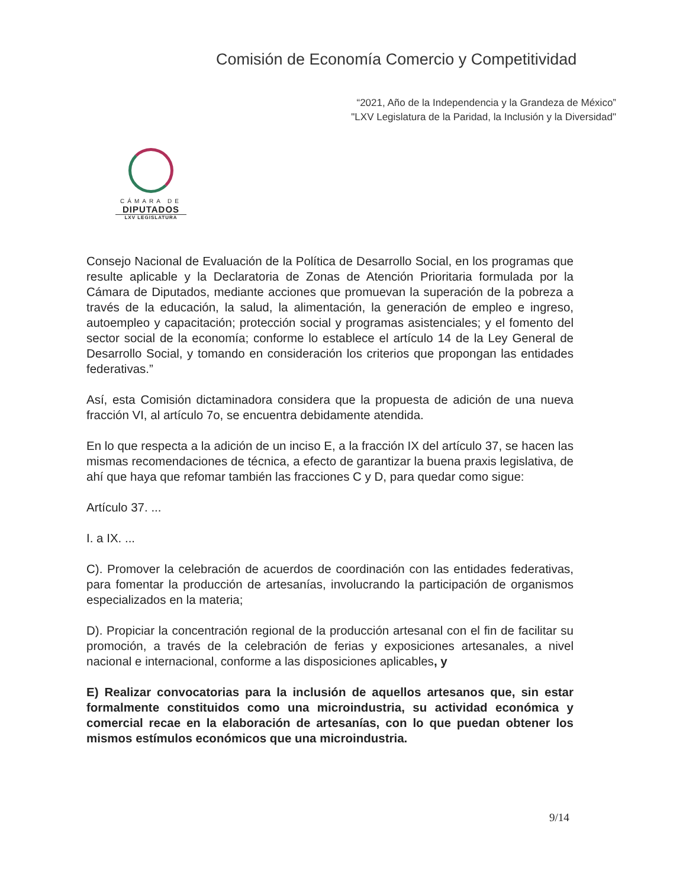Comisión de Economía Comercio y Competitividad
“2021, Año de la Independencia y la Grandeza de México”
"LXV Legislatura de la Paridad, la Inclusión y la Diversidad"
CÁMARA DE
DIPUTADOS
LXV LEGISLATURA
Consejo Nacional de Evaluación de la Política de Desarrollo Social, en los programas que resulte aplicable y la Declaratoria de Zonas de Atención Prioritaria formulada por la Cámara de Diputados, mediante acciones que promuevan la superación de la pobreza a través de la educación, la salud, la alimentación, la generación de empleo e ingreso, autoempleo y capacitación; protección social y programas asistenciales; y el fomento del sector social de la economía; conforme lo establece el artículo 14 de la Ley General de Desarrollo Social, y tomando en consideración los criterios que propongan las entidades federativas.”
Así, esta Comisión dictaminadora considera que la propuesta de adición de una nueva fracción VI, al artículo 7o, se encuentra debidamente atendida.
En lo que respecta a la adición de un inciso E, a la fracción IX del artículo 37, se hacen las mismas recomendaciones de técnica, a efecto de garantizar la buena praxis legislativa, de ahí que haya que refomar también las fracciones C y D, para quedar como sigue:
Artículo 37. ...
I. a IX. ...
C). Promover la celebración de acuerdos de coordinación con las entidades federativas, para fomentar la producción de artesanías, involucrando la participación de organismos especializados en la materia;
D). Propiciar la concentración regional de la producción artesanal con el fin de facilitar su promoción, a través de la celebración de ferias y exposiciones artesanales, a nivel nacional e internacional, conforme a las disposiciones aplicables, y
E) Realizar convocatorias para la inclusión de aquellos artesanos que, sin estar formalmente constituidos como una microindustria, su actividad económica y comercial recae en la elaboración de artesanías, con lo que puedan obtener los mismos estímulos económicos que una microindustria.
9/14